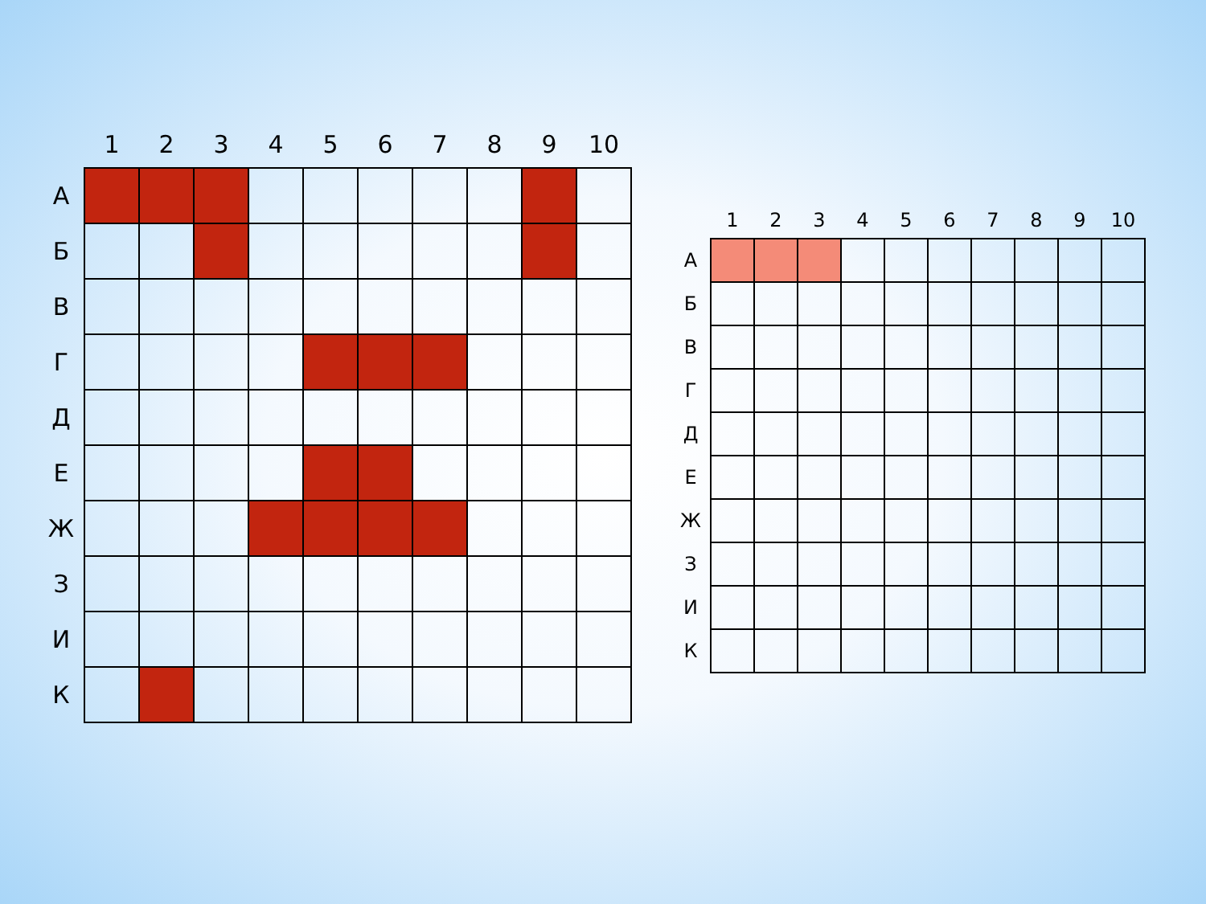| | 1 | 2 | 3 | 4 | 5 | 6 | 7 | 8 | 9 | 10 |
| --- | --- | --- | --- | --- | --- | --- | --- | --- | --- | --- |
| А | | | | | | | | | | |
| Б | | | | | | | | | | |
| В | | | | | | | | | | |
| Г | | | | | | | | | | |
| Д | | | | | | | | | | |
| Е | | | | | | | | | | |
| Ж | | | | | | | | | | |
| З | | | | | | | | | | |
| И | | | | | | | | | | |
| К | | | | | | | | | | |
| | 1 | 2 | 3 | 4 | 5 | 6 | 7 | 8 | 9 | 10 |
| --- | --- | --- | --- | --- | --- | --- | --- | --- | --- | --- |
| А | | | | | | | | | | |
| Б | | | | | | | | | | |
| В | | | | | | | | | | |
| Г | | | | | | | | | | |
| Д | | | | | | | | | | |
| Е | | | | | | | | | | |
| Ж | | | | | | | | | | |
| З | | | | | | | | | | |
| И | | | | | | | | | | |
| К | | | | | | | | | | |